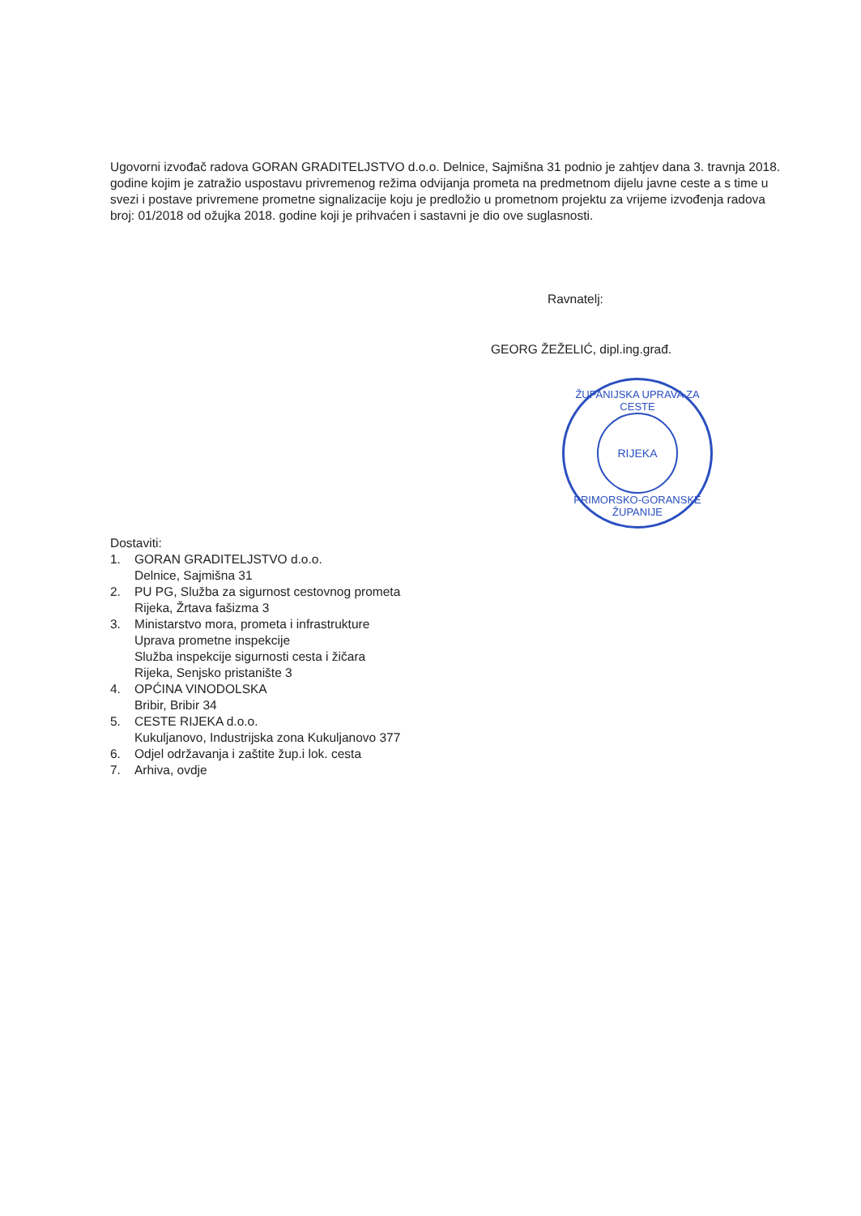Ugovorni izvođač radova GORAN GRADITELJSTVO d.o.o. Delnice, Sajmišna 31 podnio je zahtjev dana 3. travnja 2018. godine kojim je zatražio uspostavu privremenog režima odvijanja prometa na predmetnom dijelu javne ceste a s time u svezi i postave privremene prometne signalizacije koju je predložio u prometnom projektu za vrijeme izvođenja radova broj: 01/2018 od ožujka 2018. godine koji je prihvaćen i sastavni je dio ove suglasnosti.
Ravnatelj:
GEORG ŽEŽELIĆ, dipl.ing.građ.
ŽUPANIJSKA UPRAVA ZA CESTE
RIJEKA
PRIMORSKO-GORANSKE ŽUPANIJE
Dostaviti:
1. GORAN GRADITELJSTVO d.o.o.
Delnice, Sajmišna 31
2. PU PG, Služba za sigurnost cestovnog prometa
Rijeka, Žrtava fašizma 3
3. Ministarstvo mora, prometa i infrastrukture
Uprava prometne inspekcije
Služba inspekcije sigurnosti cesta i žičara
Rijeka, Senjsko pristanište 3
4. OPĆINA VINODOLSKA
Bribir, Bribir 34
5. CESTE RIJEKA d.o.o.
Kukuljanovo, Industrijska zona Kukuljanovo 377
6. Odjel održavanja i zaštite žup.i lok. cesta
7. Arhiva, ovdje